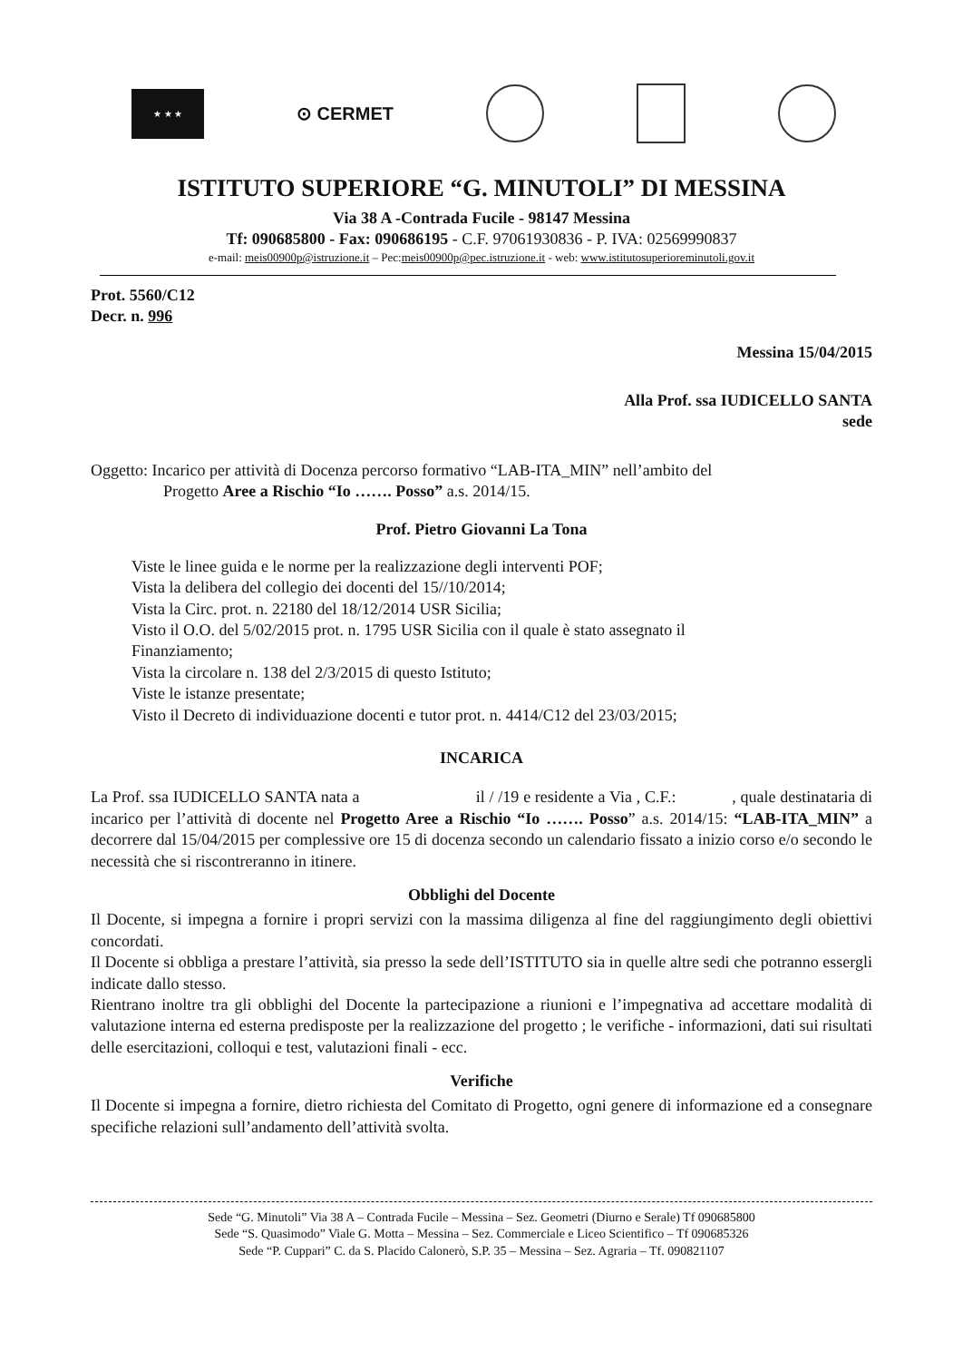★ ★ ★
⊙ CERMET
ISTITUTO SUPERIORE “G. MINUTOLI” DI MESSINA
Via 38 A -Contrada Fucile - 98147 Messina
Tf: 090685800 - Fax: 090686195 - C.F. 97061930836 - P. IVA: 02569990837
e-mail: meis00900p@istruzione.it – Pec:meis00900p@pec.istruzione.it - web: www.istitutosuperioreminutoli.gov.it
Prot. 5560/C12
Decr. n. 996
Messina 15/04/2015
Alla Prof. ssa IUDICELLO SANTA
sede
Oggetto: Incarico per attività di Docenza percorso formativo “LAB-ITA_MIN” nell’ambito del
Progetto Aree a Rischio “Io ……. Posso” a.s. 2014/15.
Prof. Pietro Giovanni La Tona
Viste le linee guida e le norme per la realizzazione degli interventi POF;
Vista la delibera del collegio dei docenti del 15//10/2014;
Vista la Circ. prot. n. 22180 del 18/12/2014 USR Sicilia;
Visto il O.O. del 5/02/2015 prot. n. 1795 USR Sicilia con il quale è stato assegnato il
Finanziamento;
Vista la circolare n. 138 del 2/3/2015 di questo Istituto;
Viste le istanze presentate;
Visto il Decreto di individuazione docenti e tutor prot. n. 4414/C12 del 23/03/2015;
INCARICA
La Prof. ssa IUDICELLO SANTA nata a il / /19 e residente a Via , C.F.: , quale destinataria di incarico per l’attività di docente nel Progetto Aree a Rischio “Io ……. Posso” a.s. 2014/15: “LAB-ITA_MIN” a decorrere dal 15/04/2015 per complessive ore 15 di docenza secondo un calendario fissato a inizio corso e/o secondo le necessità che si riscontreranno in itinere.
Obblighi del Docente
Il Docente, si impegna a fornire i propri servizi con la massima diligenza al fine del raggiungimento degli obiettivi concordati.
Il Docente si obbliga a prestare l’attività, sia presso la sede dell’ISTITUTO sia in quelle altre sedi che potranno essergli indicate dallo stesso.
Rientrano inoltre tra gli obblighi del Docente la partecipazione a riunioni e l’impegnativa ad accettare modalità di valutazione interna ed esterna predisposte per la realizzazione del progetto ; le verifiche - informazioni, dati sui risultati delle esercitazioni, colloqui e test, valutazioni finali - ecc.
Verifiche
Il Docente si impegna a fornire, dietro richiesta del Comitato di Progetto, ogni genere di informazione ed a consegnare specifiche relazioni sull’andamento dell’attività svolta.
Sede “G. Minutoli” Via 38 A – Contrada Fucile – Messina – Sez. Geometri (Diurno e Serale) Tf 090685800
Sede “S. Quasimodo” Viale G. Motta – Messina – Sez. Commerciale e Liceo Scientifico – Tf 090685326
Sede “P. Cuppari” C. da S. Placido Calonerò, S.P. 35 – Messina – Sez. Agraria – Tf. 090821107